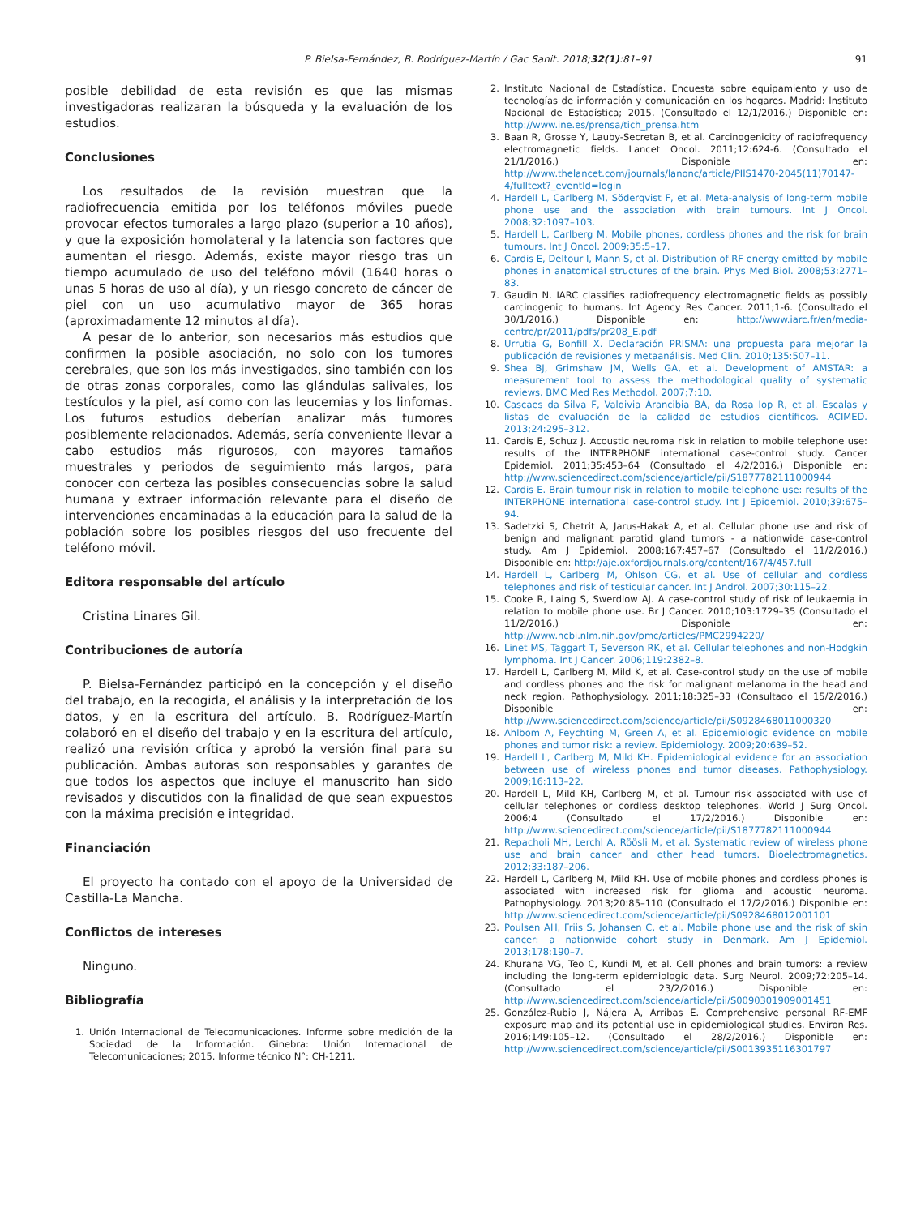P. Bielsa-Fernández, B. Rodríguez-Martín / Gac Sanit. 2018;32(1):81–91 91
posible debilidad de esta revisión es que las mismas investigadoras realizaran la búsqueda y la evaluación de los estudios.
Conclusiones
Los resultados de la revisión muestran que la radiofrecuencia emitida por los teléfonos móviles puede provocar efectos tumorales a largo plazo (superior a 10 años), y que la exposición homolateral y la latencia son factores que aumentan el riesgo. Además, existe mayor riesgo tras un tiempo acumulado de uso del teléfono móvil (1640 horas o unas 5 horas de uso al día), y un riesgo concreto de cáncer de piel con un uso acumulativo mayor de 365 horas (aproximadamente 12 minutos al día).
A pesar de lo anterior, son necesarios más estudios que confirmen la posible asociación, no solo con los tumores cerebrales, que son los más investigados, sino también con los de otras zonas corporales, como las glándulas salivales, los testículos y la piel, así como con las leucemias y los linfomas. Los futuros estudios deberían analizar más tumores posiblemente relacionados. Además, sería conveniente llevar a cabo estudios más rigurosos, con mayores tamaños muestrales y periodos de seguimiento más largos, para conocer con certeza las posibles consecuencias sobre la salud humana y extraer información relevante para el diseño de intervenciones encaminadas a la educación para la salud de la población sobre los posibles riesgos del uso frecuente del teléfono móvil.
Editora responsable del artículo
Cristina Linares Gil.
Contribuciones de autoría
P. Bielsa-Fernández participó en la concepción y el diseño del trabajo, en la recogida, el análisis y la interpretación de los datos, y en la escritura del artículo. B. Rodríguez-Martín colaboró en el diseño del trabajo y en la escritura del artículo, realizó una revisión crítica y aprobó la versión final para su publicación. Ambas autoras son responsables y garantes de que todos los aspectos que incluye el manuscrito han sido revisados y discutidos con la finalidad de que sean expuestos con la máxima precisión e integridad.
Financiación
El proyecto ha contado con el apoyo de la Universidad de Castilla-La Mancha.
Conflictos de intereses
Ninguno.
Bibliografía
1. Unión Internacional de Telecomunicaciones. Informe sobre medición de la Sociedad de la Información. Ginebra: Unión Internacional de Telecomunicaciones; 2015. Informe técnico N°: CH-1211.
2. Instituto Nacional de Estadística. Encuesta sobre equipamiento y uso de tecnologías de información y comunicación en los hogares. Madrid: Instituto Nacional de Estadística; 2015. (Consultado el 12/1/2016.) Disponible en: http://www.ine.es/prensa/tich_prensa.htm
3. Baan R, Grosse Y, Lauby-Secretan B, et al. Carcinogenicity of radiofrequency electromagnetic fields. Lancet Oncol. 2011;12:624-6. (Consultado el 21/1/2016.) Disponible en: http://www.thelancet.com/journals/lanonc/article/PIIS1470-2045(11)70147-4/fulltext?_eventId=login
4. Hardell L, Carlberg M, Söderqvist F, et al. Meta-analysis of long-term mobile phone use and the association with brain tumours. Int J Oncol. 2008;32:1097–103.
5. Hardell L, Carlberg M. Mobile phones, cordless phones and the risk for brain tumours. Int J Oncol. 2009;35:5–17.
6. Cardis E, Deltour I, Mann S, et al. Distribution of RF energy emitted by mobile phones in anatomical structures of the brain. Phys Med Biol. 2008;53:2771–83.
7. Gaudin N. IARC classifies radiofrequency electromagnetic fields as possibly carcinogenic to humans. Int Agency Res Cancer. 2011;1-6. (Consultado el 30/1/2016.) Disponible en: http://www.iarc.fr/en/media-centre/pr/2011/pdfs/pr208_E.pdf
8. Urrutia G, Bonfill X. Declaración PRISMA: una propuesta para mejorar la publicación de revisiones y metaanálisis. Med Clin. 2010;135:507–11.
9. Shea BJ, Grimshaw JM, Wells GA, et al. Development of AMSTAR: a measurement tool to assess the methodological quality of systematic reviews. BMC Med Res Methodol. 2007;7:10.
10. Cascaes da Silva F, Valdivia Arancibia BA, da Rosa Iop R, et al. Escalas y listas de evaluación de la calidad de estudios científicos. ACIMED. 2013;24:295–312.
11. Cardis E, Schuz J. Acoustic neuroma risk in relation to mobile telephone use: results of the INTERPHONE international case-control study. Cancer Epidemiol. 2011;35:453–64 (Consultado el 4/2/2016.) Disponible en: http://www.sciencedirect.com/science/article/pii/S1877782111000944
12. Cardis E. Brain tumour risk in relation to mobile telephone use: results of the INTERPHONE international case-control study. Int J Epidemiol. 2010;39:675–94.
13. Sadetzki S, Chetrit A, Jarus-Hakak A, et al. Cellular phone use and risk of benign and malignant parotid gland tumors - a nationwide case-control study. Am J Epidemiol. 2008;167:457–67 (Consultado el 11/2/2016.) Disponible en: http://aje.oxfordjournals.org/content/167/4/457.full
14. Hardell L, Carlberg M, Ohlson CG, et al. Use of cellular and cordless telephones and risk of testicular cancer. Int J Androl. 2007;30:115–22.
15. Cooke R, Laing S, Swerdlow AJ. A case-control study of risk of leukaemia in relation to mobile phone use. Br J Cancer. 2010;103:1729–35 (Consultado el 11/2/2016.) Disponible en: http://www.ncbi.nlm.nih.gov/pmc/articles/PMC2994220/
16. Linet MS, Taggart T, Severson RK, et al. Cellular telephones and non-Hodgkin lymphoma. Int J Cancer. 2006;119:2382–8.
17. Hardell L, Carlberg M, Mild K, et al. Case-control study on the use of mobile and cordless phones and the risk for malignant melanoma in the head and neck region. Pathophysiology. 2011;18:325–33 (Consultado el 15/2/2016.) Disponible en: http://www.sciencedirect.com/science/article/pii/S0928468011000320
18. Ahlbom A, Feychting M, Green A, et al. Epidemiologic evidence on mobile phones and tumor risk: a review. Epidemiology. 2009;20:639–52.
19. Hardell L, Carlberg M, Mild KH. Epidemiological evidence for an association between use of wireless phones and tumor diseases. Pathophysiology. 2009;16:113–22.
20. Hardell L, Mild KH, Carlberg M, et al. Tumour risk associated with use of cellular telephones or cordless desktop telephones. World J Surg Oncol. 2006;4 (Consultado el 17/2/2016.) Disponible en: http://www.sciencedirect.com/science/article/pii/S1877782111000944
21. Repacholi MH, Lerchl A, Röösli M, et al. Systematic review of wireless phone use and brain cancer and other head tumors. Bioelectromagnetics. 2012;33:187–206.
22. Hardell L, Carlberg M, Mild KH. Use of mobile phones and cordless phones is associated with increased risk for glioma and acoustic neuroma. Pathophysiology. 2013;20:85–110 (Consultado el 17/2/2016.) Disponible en: http://www.sciencedirect.com/science/article/pii/S0928468012001101
23. Poulsen AH, Friis S, Johansen C, et al. Mobile phone use and the risk of skin cancer: a nationwide cohort study in Denmark. Am J Epidemiol. 2013;178:190–7.
24. Khurana VG, Teo C, Kundi M, et al. Cell phones and brain tumors: a review including the long-term epidemiologic data. Surg Neurol. 2009;72:205–14. (Consultado el 23/2/2016.) Disponible en: http://www.sciencedirect.com/science/article/pii/S0090301909001451
25. González-Rubio J, Nájera A, Arribas E. Comprehensive personal RF-EMF exposure map and its potential use in epidemiological studies. Environ Res. 2016;149:105–12. (Consultado el 28/2/2016.) Disponible en: http://www.sciencedirect.com/science/article/pii/S0013935116301797